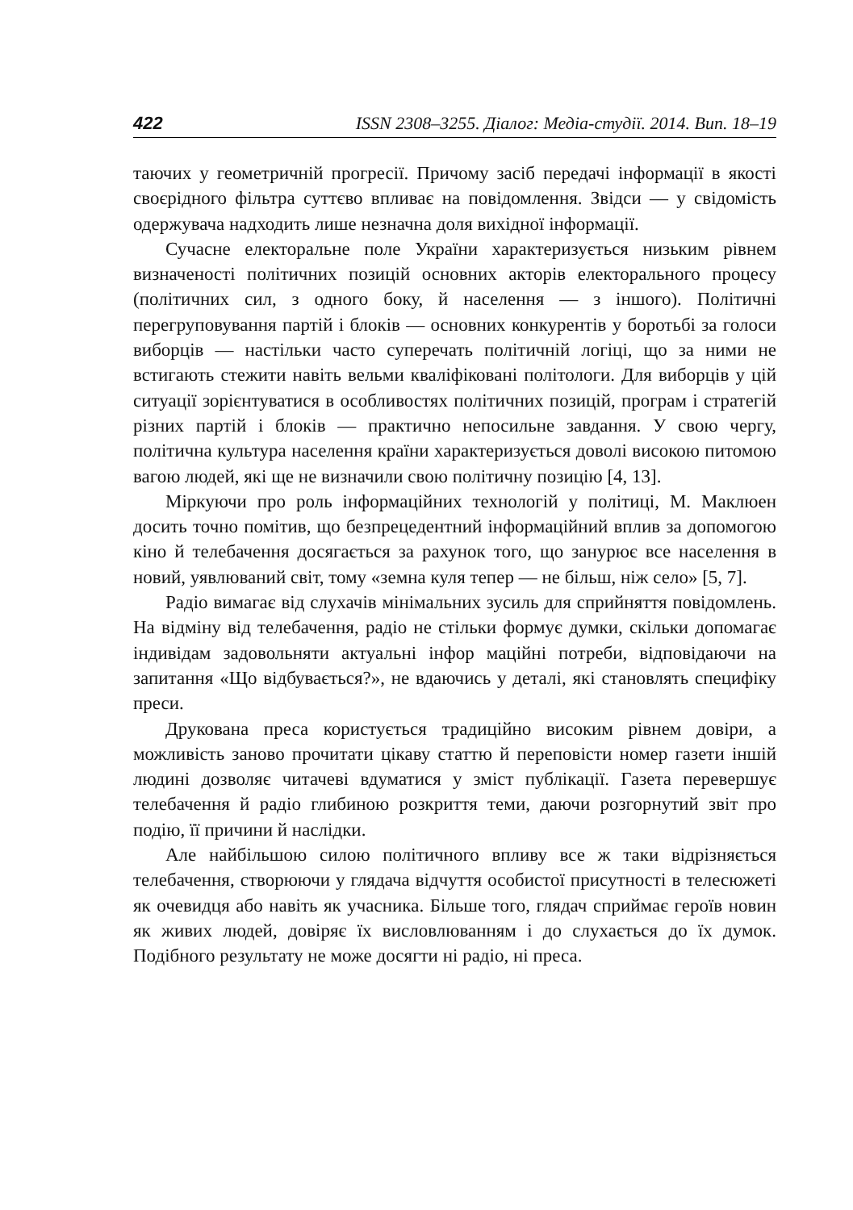422 ISSN 2308–3255. Діалог: Медіа-студії. 2014. Вип. 18–19
таючих у геометричній прогресії. Причому засіб передачі інформації в якості своєрідного фільтра суттєво впливає на повідомлення. Звідси — у свідомість одержувача надходить лише незначна доля вихідної інформації.
Сучасне електоральне поле України характеризується низьким рівнем визначеності політичних позицій основних акторів електорального процесу (політичних сил, з одного боку, й населення — з іншого). Політичні перегруповування партій і блоків — основних конкурентів у боротьбі за голоси виборців — настільки часто суперечать політичній логіці, що за ними не встигають стежити навіть вельми кваліфіковані політологи. Для виборців у цій ситуації зорієнтуватися в особливостях політичних позицій, програм і стратегій різних партій і блоків — практично непосильне завдання. У свою чергу, політична культура населення країни характеризується доволі високою питомою вагою людей, які ще не визначили свою політичну позицію [4, 13].
Міркуючи про роль інформаційних технологій у політиці, М. Маклюен досить точно помітив, що безпрецедентний інформаційний вплив за допомогою кіно й телебачення досягається за рахунок того, що занурює все населення в новий, уявлюваний світ, тому «земна куля тепер — не більш, ніж село» [5, 7].
Радіо вимагає від слухачів мінімальних зусиль для сприйняття повідомлень. На відміну від телебачення, радіо не стільки формує думки, скільки допомагає індивідам задовольняти актуальні інфор маційні потреби, відповідаючи на запитання «Що відбувається?», не вдаючись у деталі, які становлять специфіку преси.
Друкована преса користується традиційно високим рівнем довіри, а можливість заново прочитати цікаву статтю й переповісти номер газети іншій людині дозволяє читачеві вдуматися у зміст публікації. Газета перевершує телебачення й радіо глибиною розкриття теми, даючи розгорнутий звіт про подію, її причини й наслідки.
Але найбільшою силою політичного впливу все ж таки відрізняється телебачення, створюючи у глядача відчуття особистої присутності в телесюжеті як очевидця або навіть як учасника. Більше того, глядач сприймає героїв новин як живих людей, довіряє їх висловлюванням і до слухається до їх думок. Подібного результату не може досягти ні радіо, ні преса.